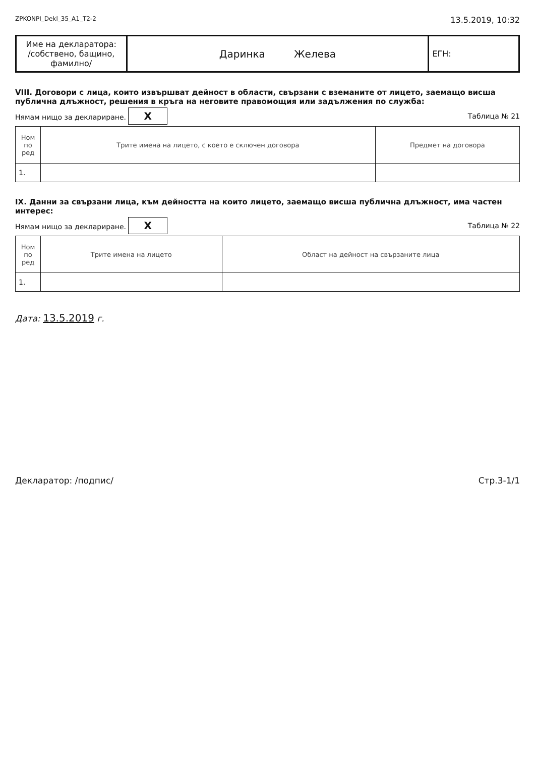ZPKONPI_Dekl_35_A1_T2-2 13.5.2019, 10:32
| Име на декларатора: /собствено, бащино, фамилно/ | Даринка Желева | ЕГН: |
VIII. Договори с лица, които извършват дейност в области, свързани с вземаните от лицето, заемащо висша публична длъжност, решения в кръга на неговите правомощия или задължения по служба:
Нямам нищо за деклариране. X Таблица № 21
| Ном по ред | Трите имена на лицето, с което е сключен договора | Предмет на договора |
| --- | --- | --- |
| 1. | | |
IX. Данни за свързани лица, към дейността на които лицето, заемащо висша публична длъжност, има частен интерес:
Нямам нищо за деклариране. X Таблица № 22
| Ном по ред | Трите имена на лицето | Област на дейност на свързаните лица |
| --- | --- | --- |
| 1. | | |
Дата: 13.5.2019 г.
Декларатор: /подпис/ Стр.3-1/1